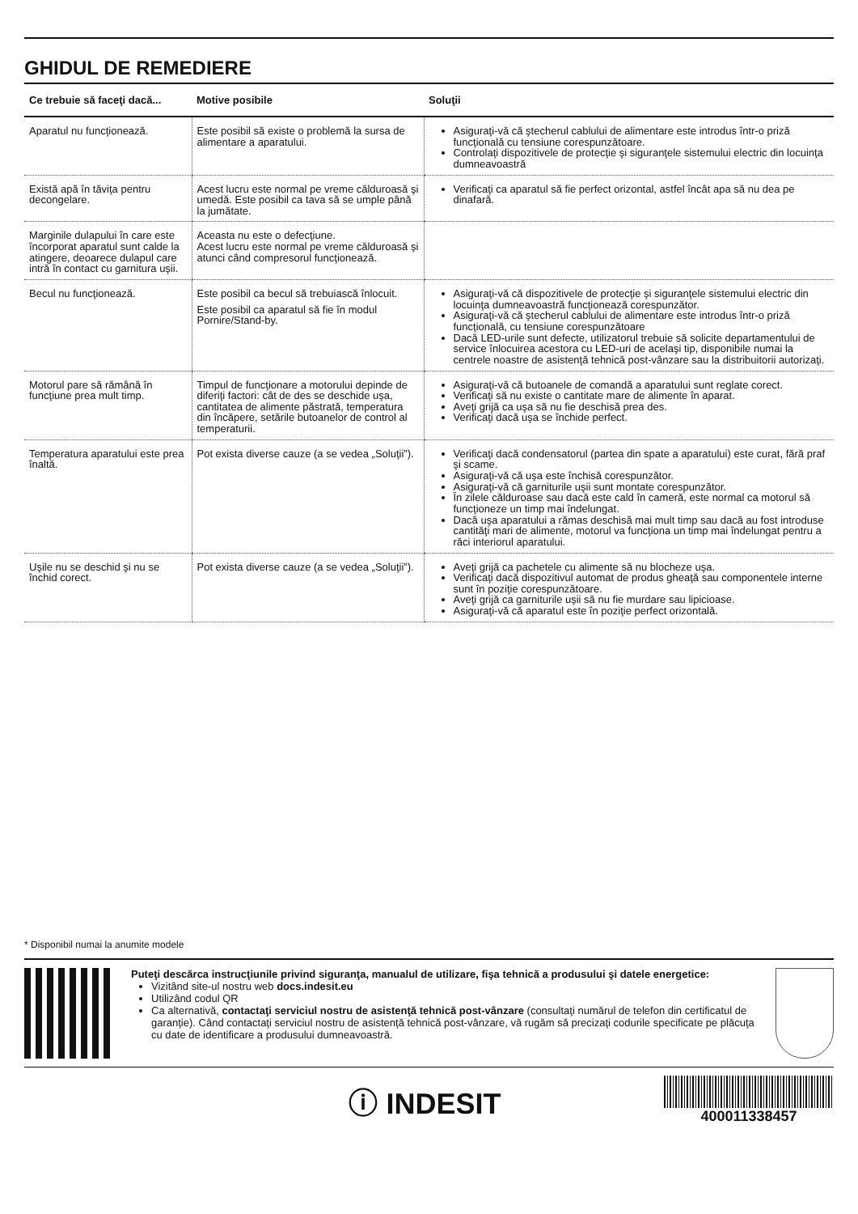GHIDUL DE REMEDIERE
| Ce trebuie să faceţi dacă... | Motive posibile | Soluţii |
| --- | --- | --- |
| Aparatul nu funcţionează. | Este posibil să existe o problemă la sursa de alimentare a aparatului. | Asiguraţi-vă că ştecherul cablului de alimentare este introdus într-o priză funcţională cu tensiune corespunzătoare. Controlaţi dispozitivele de protecţie şi siguranţele sistemului electric din locuinţa dumneavoastră |
| Există apă în tăviţa pentru decongelare. | Acest lucru este normal pe vreme călduroasă şi umedă. Este posibil ca tava să se umple până la jumătate. | Verificaţi ca aparatul să fie perfect orizontal, astfel încât apa să nu dea pe dinafară. |
| Marginile dulapului în care este încorporat aparatul sunt calde la atingere, deoarece dulapul care intră în contact cu garnitura uşii. | Aceasta nu este o defecţiune. Acest lucru este normal pe vreme călduroasă şi atunci când compresorul funcţionează. | |
| Becul nu funcţionează. | Este posibil ca becul să trebuiască înlocuit. Este posibil ca aparatul să fie în modul Pornire/Stand-by. | Asiguraţi-vă că dispozitivele de protecţie şi siguranţele sistemului electric din locuinţa dumneavoastră funcţionează corespunzător. Asiguraţi-vă că ştecherul cablului de alimentare este introdus într-o priză funcţională, cu tensiune corespunzătoare Dacă LED-urile sunt defecte, utilizatorul trebuie să solicite departamentului de service înlocuirea acestora cu LED-uri de acelaşi tip, disponibile numai la centrele noastre de asistenţă tehnică post-vânzare sau la distribuitorii autorizaţi. |
| Motorul pare să rămână în funcţiune prea mult timp. | Timpul de funcţionare a motorului depinde de diferiţi factori: cât de des se deschide uşa, cantitatea de alimente păstrată, temperatura din încăpere, setările butoanelor de control al temperaturii. | Asiguraţi-vă că butoanele de comandă a aparatului sunt reglate corect. Verificaţi să nu existe o cantitate mare de alimente în aparat. Aveţi grijă ca uşa să nu fie deschisă prea des. Verificaţi dacă uşa se închide perfect. |
| Temperatura aparatului este prea înaltă. | Pot exista diverse cauze (a se vedea „Soluţii”). | Verificaţi dacă condensatorul (partea din spate a aparatului) este curat, fără praf şi scame. Asiguraţi-vă că uşa este închisă corespunzător. Asiguraţi-vă că garniturile uşii sunt montate corespunzător. În zilele călduroase sau dacă este cald în cameră, este normal ca motorul să funcţioneze un timp mai îndelungat. Dacă uşa aparatului a rămas deschisă mai mult timp sau dacă au fost introduse cantităţi mari de alimente, motorul va funcţiona un timp mai îndelungat pentru a răci interiorul aparatului. |
| Uşile nu se deschid şi nu se închid corect. | Pot exista diverse cauze (a se vedea „Soluţii”). | Aveţi grijă ca pachetele cu alimente să nu blocheze uşa. Verificaţi dacă dispozitivul automat de produs gheaţă sau componentele interne sunt în poziţie corespunzătoare. Aveţi grijă ca garniturile uşii să nu fie murdare sau lipicioase. Asiguraţi-vă că aparatul este în poziţie perfect orizontală. |
* Disponibil numai la anumite modele
Puteţi descărca instrucţiunile privind siguranţa, manualul de utilizare, fişa tehnică a produsului şi datele energetice:
Vizitând site-ul nostru web docs.indesit.eu
Utilizând codul QR
Ca alternativă, contactaţi serviciul nostru de asistenţă tehnică post-vânzare (consultaţi numărul de telefon din certificatul de garanţie). Când contactaţi serviciul nostru de asistenţă tehnică post-vânzare, vă rugăm să precizaţi codurile specificate pe plăcuţa cu date de identificare a produsului dumneavoastră.
ⓘ INDESIT
400011338457